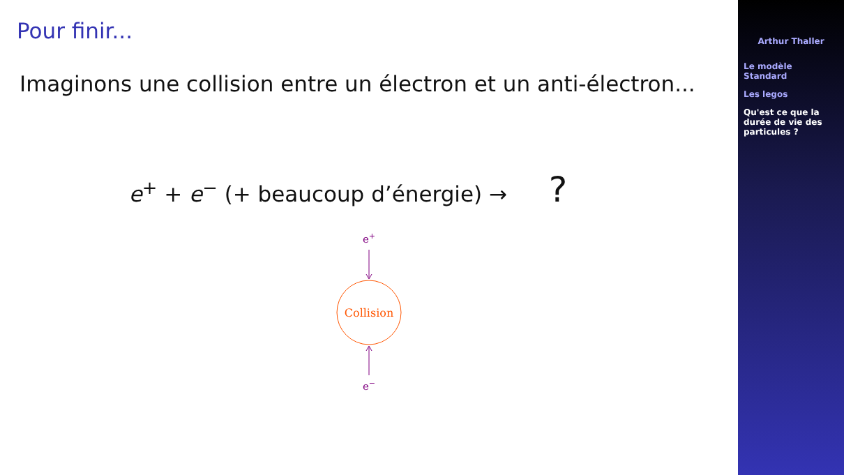Pour finir...
Imaginons une collision entre un électron et un anti-électron...
e<sup>+</sup> + e<sup>−</sup> (+ beaucoup d’énergie) → ?
e+
Collision
e−
Arthur Thaller
Le modèle Standard
Les legos
Qu'est ce que la durée de vie des particules ?